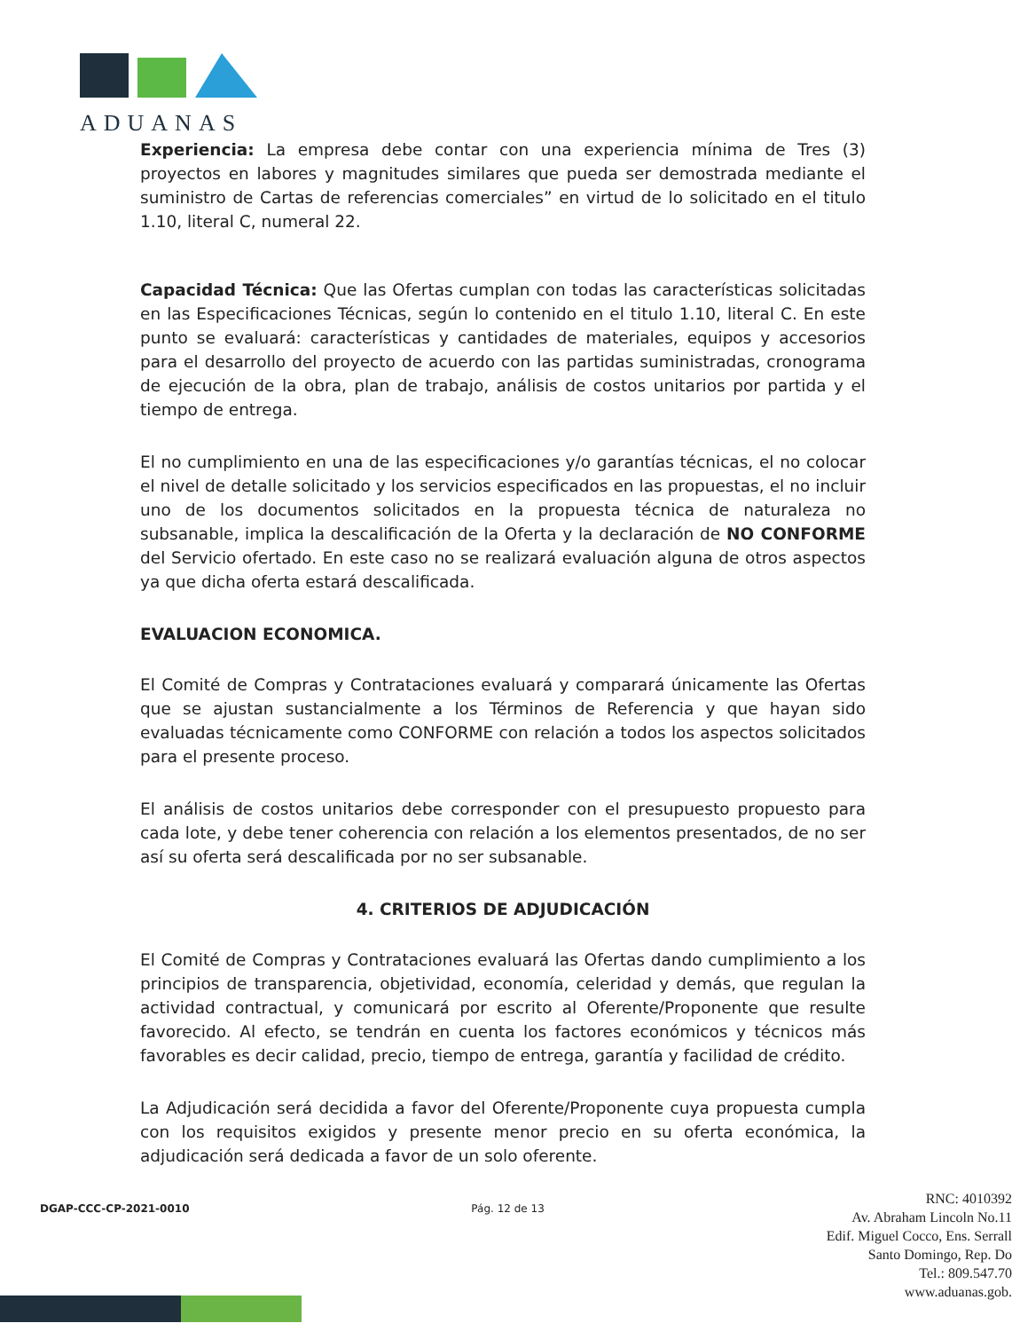ADUANAS
Experiencia: La empresa debe contar con una experiencia mínima de Tres (3) proyectos en labores y magnitudes similares que pueda ser demostrada mediante el suministro de Cartas de referencias comerciales” en virtud de lo solicitado en el titulo 1.10, literal C, numeral 22.
Capacidad Técnica: Que las Ofertas cumplan con todas las características solicitadas en las Especificaciones Técnicas, según lo contenido en el titulo 1.10, literal C. En este punto se evaluará: características y cantidades de materiales, equipos y accesorios para el desarrollo del proyecto de acuerdo con las partidas suministradas, cronograma de ejecución de la obra, plan de trabajo, análisis de costos unitarios por partida y el tiempo de entrega.
El no cumplimiento en una de las especificaciones y/o garantías técnicas, el no colocar el nivel de detalle solicitado y los servicios especificados en las propuestas, el no incluir uno de los documentos solicitados en la propuesta técnica de naturaleza no subsanable, implica la descalificación de la Oferta y la declaración de NO CONFORME del Servicio ofertado. En este caso no se realizará evaluación alguna de otros aspectos ya que dicha oferta estará descalificada.
EVALUACION ECONOMICA.
El Comité de Compras y Contrataciones evaluará y comparará únicamente las Ofertas que se ajustan sustancialmente a los Términos de Referencia y que hayan sido evaluadas técnicamente como CONFORME con relación a todos los aspectos solicitados para el presente proceso.
El análisis de costos unitarios debe corresponder con el presupuesto propuesto para cada lote, y debe tener coherencia con relación a los elementos presentados, de no ser así su oferta será descalificada por no ser subsanable.
4. CRITERIOS DE ADJUDICACIÓN
El Comité de Compras y Contrataciones evaluará las Ofertas dando cumplimiento a los principios de transparencia, objetividad, economía, celeridad y demás, que regulan la actividad contractual, y comunicará por escrito al Oferente/Proponente que resulte favorecido. Al efecto, se tendrán en cuenta los factores económicos y técnicos más favorables es decir calidad, precio, tiempo de entrega, garantía y facilidad de crédito.
La Adjudicación será decidida a favor del Oferente/Proponente cuya propuesta cumpla con los requisitos exigidos y presente menor precio en su oferta económica, la adjudicación será dedicada a favor de un solo oferente.
DGAP-CCC-CP-2021-0010 Pág. 12 de 13
RNC: 4010392
Av. Abraham Lincoln No.11
Edif. Miguel Cocco, Ens. Serrall
Santo Domingo, Rep. Do
Tel.: 809.547.70
www.aduanas.gob.